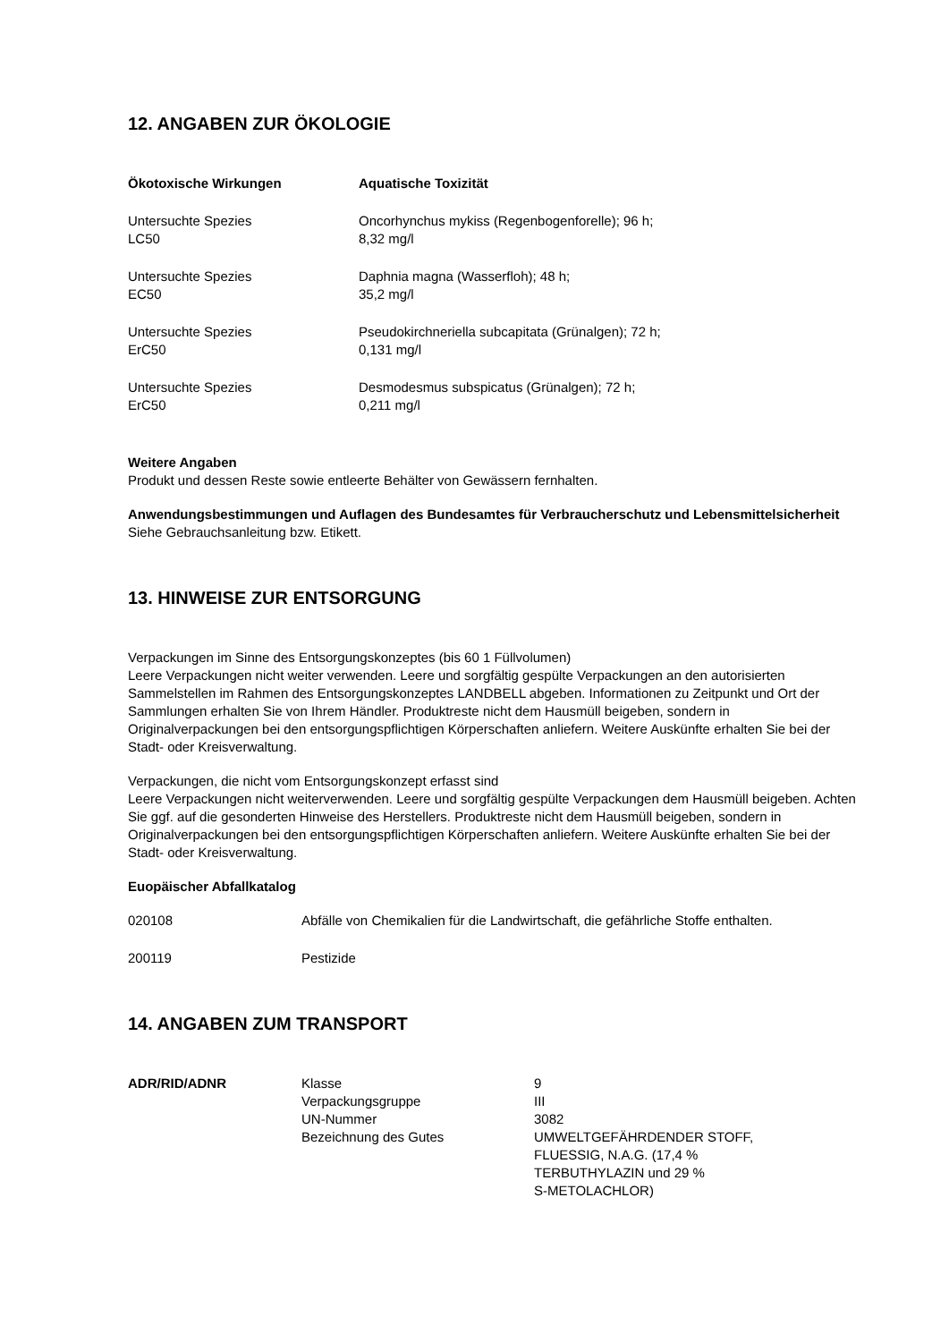12. ANGABEN ZUR ÖKOLOGIE
| Ökotoxische Wirkungen | Aquatische Toxizität |
| Untersuchte Spezies LC50 | Oncorhynchus mykiss (Regenbogenforelle); 96 h; 8,32 mg/l |
| Untersuchte Spezies EC50 | Daphnia magna (Wasserfloh); 48 h; 35,2 mg/l |
| Untersuchte Spezies ErC50 | Pseudokirchneriella subcapitata (Grünalgen); 72 h; 0,131 mg/l |
| Untersuchte Spezies ErC50 | Desmodesmus subspicatus (Grünalgen); 72 h; 0,211 mg/l |
Weitere Angaben
Produkt und dessen Reste sowie entleerte Behälter von Gewässern fernhalten.
Anwendungsbestimmungen und Auflagen des Bundesamtes für Verbraucherschutz und Lebensmittelsicherheit
Siehe Gebrauchsanleitung bzw. Etikett.
13. HINWEISE ZUR ENTSORGUNG
Verpackungen im Sinne des Entsorgungskonzeptes (bis 60 1 Füllvolumen)
Leere Verpackungen nicht weiter verwenden. Leere und sorgfältig gespülte Verpackungen an den autorisierten Sammelstellen im Rahmen des Entsorgungskonzeptes LANDBELL abgeben. Informationen zu Zeitpunkt und Ort der Sammlungen erhalten Sie von Ihrem Händler. Produktreste nicht dem Hausmüll beigeben, sondern in Originalverpackungen bei den entsorgungspflichtigen Körperschaften anliefern. Weitere Auskünfte erhalten Sie bei der Stadt- oder Kreisverwaltung.
Verpackungen, die nicht vom Entsorgungskonzept erfasst sind
Leere Verpackungen nicht weiterverwenden. Leere und sorgfältig gespülte Verpackungen dem Hausmüll beigeben. Achten Sie ggf. auf die gesonderten Hinweise des Herstellers. Produktreste nicht dem Hausmüll beigeben, sondern in Originalverpackungen bei den entsorgungspflichtigen Körperschaften anliefern. Weitere Auskünfte erhalten Sie bei der Stadt- oder Kreisverwaltung.
Euopäischer Abfallkatalog
| 020108 | Abfälle von Chemikalien für die Landwirtschaft, die gefährliche Stoffe enthalten. |
| 200119 | Pestizide |
14. ANGABEN ZUM TRANSPORT
| ADR/RID/ADNR | Klasse | 9 |
| | Verpackungsgruppe | III |
| | UN-Nummer | 3082 |
| | Bezeichnung des Gutes | UMWELTGEFÄHRDENDER STOFF, FLUESSIG, N.A.G. (17,4 % TERBUTHYLAZIN und 29 % S-METOLACHLOR) |